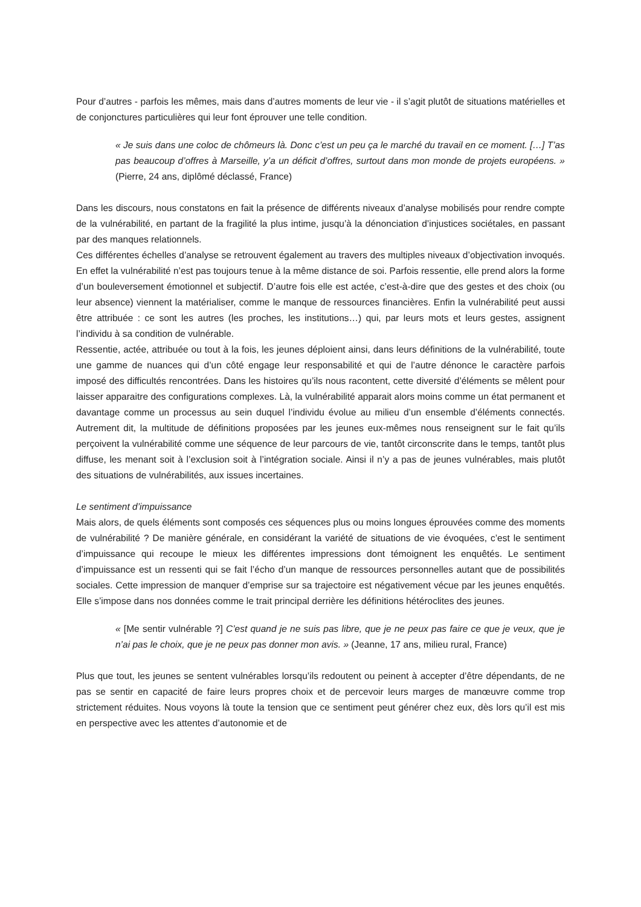Pour d’autres - parfois les mêmes, mais dans d’autres moments de leur vie - il s’agit plutôt de situations matérielles et de conjonctures particulières qui leur font éprouver une telle condition.
« Je suis dans une coloc de chômeurs là. Donc c’est un peu ça le marché du travail en ce moment. […] T’as pas beaucoup d’offres à Marseille, y’a un déficit d’offres, surtout dans mon monde de projets européens. » (Pierre, 24 ans, diplômé déclassé, France)
Dans les discours, nous constatons en fait la présence de différents niveaux d’analyse mobilisés pour rendre compte de la vulnérabilité, en partant de la fragilité la plus intime, jusqu’à la dénonciation d’injustices sociétales, en passant par des manques relationnels.
Ces différentes échelles d’analyse se retrouvent également au travers des multiples niveaux d’objectivation invoqués. En effet la vulnérabilité n’est pas toujours tenue à la même distance de soi. Parfois ressentie, elle prend alors la forme d’un bouleversement émotionnel et subjectif. D’autre fois elle est actée, c’est-à-dire que des gestes et des choix (ou leur absence) viennent la matérialiser, comme le manque de ressources financières. Enfin la vulnérabilité peut aussi être attribuée : ce sont les autres (les proches, les institutions…) qui, par leurs mots et leurs gestes, assignent l’individu à sa condition de vulnérable.
Ressentie, actée, attribuée ou tout à la fois, les jeunes déploient ainsi, dans leurs définitions de la vulnérabilité, toute une gamme de nuances qui d’un côté engage leur responsabilité et qui de l’autre dénonce le caractère parfois imposé des difficultés rencontrées. Dans les histoires qu’ils nous racontent, cette diversité d’éléments se mêlent pour laisser apparaitre des configurations complexes. Là, la vulnérabilité apparait alors moins comme un état permanent et davantage comme un processus au sein duquel l’individu évolue au milieu d’un ensemble d’éléments connectés. Autrement dit, la multitude de définitions proposées par les jeunes eux-mêmes nous renseignent sur le fait qu’ils perçoivent la vulnérabilité comme une séquence de leur parcours de vie, tantôt circonscrite dans le temps, tantôt plus diffuse, les menant soit à l’exclusion soit à l’intégration sociale. Ainsi il n’y a pas de jeunes vulnérables, mais plutôt des situations de vulnérabilités, aux issues incertaines.
Le sentiment d’impuissance
Mais alors, de quels éléments sont composés ces séquences plus ou moins longues éprouvées comme des moments de vulnérabilité ? De manière générale, en considérant la variété de situations de vie évoquées, c’est le sentiment d’impuissance qui recoupe le mieux les différentes impressions dont témoignent les enquêtés. Le sentiment d’impuissance est un ressenti qui se fait l’écho d’un manque de ressources personnelles autant que de possibilités sociales. Cette impression de manquer d’emprise sur sa trajectoire est négativement vécue par les jeunes enquêtés. Elle s’impose dans nos données comme le trait principal derrière les définitions hétéroclites des jeunes.
« [Me sentir vulnérable ?] C’est quand je ne suis pas libre, que je ne peux pas faire ce que je veux, que je n’ai pas le choix, que je ne peux pas donner mon avis. » (Jeanne, 17 ans, milieu rural, France)
Plus que tout, les jeunes se sentent vulnérables lorsqu’ils redoutent ou peinent à accepter d’être dépendants, de ne pas se sentir en capacité de faire leurs propres choix et de percevoir leurs marges de manœuvre comme trop strictement réduites. Nous voyons là toute la tension que ce sentiment peut générer chez eux, dès lors qu’il est mis en perspective avec les attentes d’autonomie et de